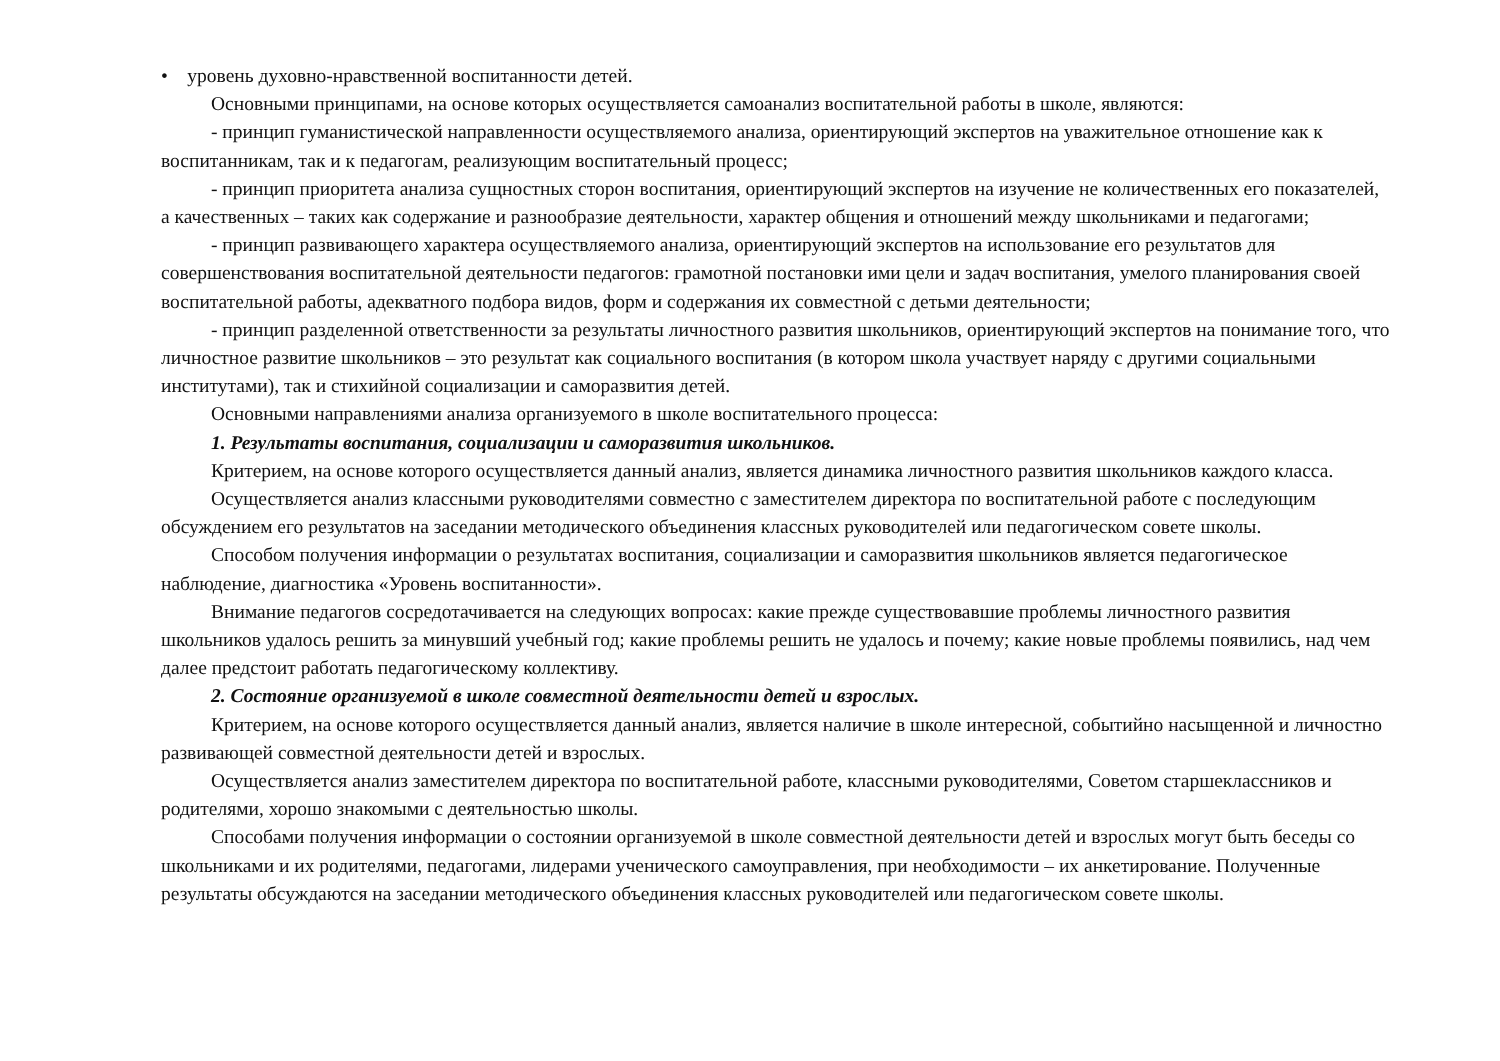• уровень духовно-нравственной воспитанности детей.
Основными принципами, на основе которых осуществляется самоанализ воспитательной работы в школе, являются:
- принцип гуманистической направленности осуществляемого анализа, ориентирующий экспертов на уважительное отношение как к воспитанникам, так и к педагогам, реализующим воспитательный процесс;
- принцип приоритета анализа сущностных сторон воспитания, ориентирующий экспертов на изучение не количественных его показателей, а качественных – таких как содержание и разнообразие деятельности, характер общения и отношений между школьниками и педагогами;
- принцип развивающего характера осуществляемого анализа, ориентирующий экспертов на использование его результатов для совершенствования воспитательной деятельности педагогов: грамотной постановки ими цели и задач воспитания, умелого планирования своей воспитательной работы, адекватного подбора видов, форм и содержания их совместной с детьми деятельности;
- принцип разделенной ответственности за результаты личностного развития школьников, ориентирующий экспертов на понимание того, что личностное развитие школьников – это результат как социального воспитания (в котором школа участвует наряду с другими социальными институтами), так и стихийной социализации и саморазвития детей.
Основными направлениями анализа организуемого в школе воспитательного процесса:
1. Результаты воспитания, социализации и саморазвития школьников.
Критерием, на основе которого осуществляется данный анализ, является динамика личностного развития школьников каждого класса.
Осуществляется анализ классными руководителями совместно с заместителем директора по воспитательной работе с последующим обсуждением его результатов на заседании методического объединения классных руководителей или педагогическом совете школы.
Способом получения информации о результатах воспитания, социализации и саморазвития школьников является педагогическое наблюдение, диагностика «Уровень воспитанности».
Внимание педагогов сосредотачивается на следующих вопросах: какие прежде существовавшие проблемы личностного развития школьников удалось решить за минувший учебный год; какие проблемы решить не удалось и почему; какие новые проблемы появились, над чем далее предстоит работать педагогическому коллективу.
2. Состояние организуемой в школе совместной деятельности детей и взрослых.
Критерием, на основе которого осуществляется данный анализ, является наличие в школе интересной, событийно насыщенной и личностно развивающей совместной деятельности детей и взрослых.
Осуществляется анализ заместителем директора по воспитательной работе, классными руководителями, Советом старшеклассников и родителями, хорошо знакомыми с деятельностью школы.
Способами получения информации о состоянии организуемой в школе совместной деятельности детей и взрослых могут быть беседы со школьниками и их родителями, педагогами, лидерами ученического самоуправления, при необходимости – их анкетирование. Полученные результаты обсуждаются на заседании методического объединения классных руководителей или педагогическом совете школы.